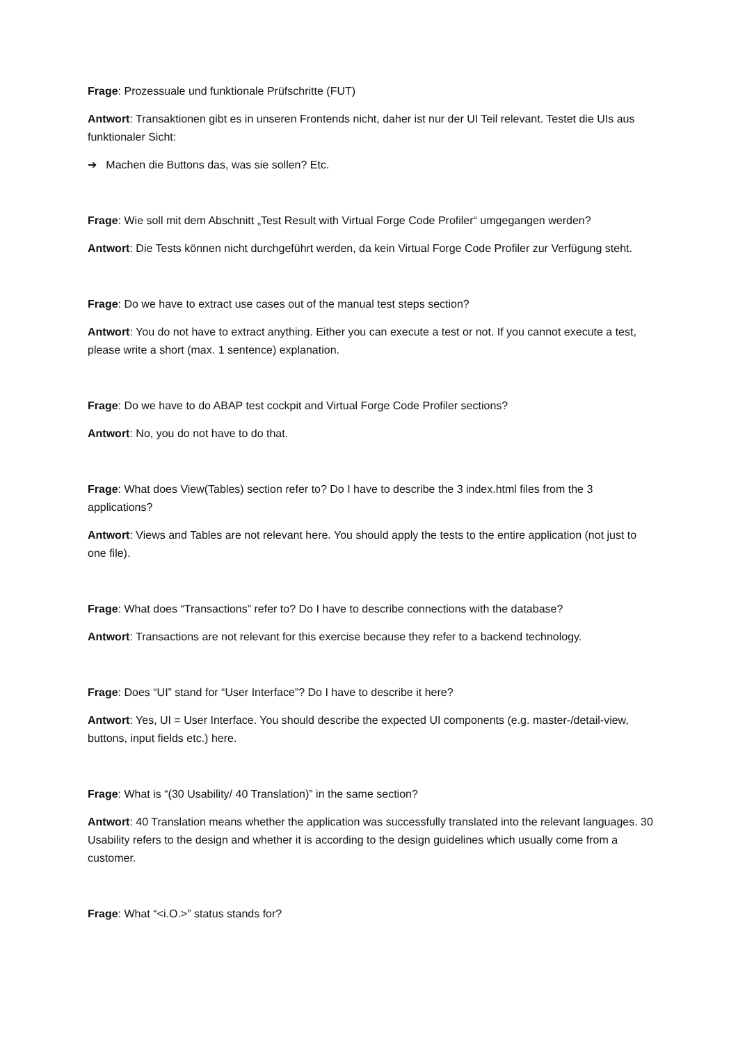Frage: Prozessuale und funktionale Prüfschritte (FUT)
Antwort: Transaktionen gibt es in unseren Frontends nicht, daher ist nur der UI Teil relevant. Testet die UIs aus funktionaler Sicht:
➔ Machen die Buttons das, was sie sollen? Etc.
Frage: Wie soll mit dem Abschnitt „Test Result with Virtual Forge Code Profiler“ umgegangen werden?
Antwort: Die Tests können nicht durchgeführt werden, da kein Virtual Forge Code Profiler zur Verfügung steht.
Frage: Do we have to extract use cases out of the manual test steps section?
Antwort: You do not have to extract anything. Either you can execute a test or not. If you cannot execute a test, please write a short (max. 1 sentence) explanation.
Frage: Do we have to do ABAP test cockpit and Virtual Forge Code Profiler sections?
Antwort: No, you do not have to do that.
Frage: What does View(Tables) section refer to? Do I have to describe the 3 index.html files from the 3 applications?
Antwort: Views and Tables are not relevant here. You should apply the tests to the entire application (not just to one file).
Frage: What does “Transactions” refer to? Do I have to describe connections with the database?
Antwort: Transactions are not relevant for this exercise because they refer to a backend technology.
Frage: Does “UI” stand for “User Interface”? Do I have to describe it here?
Antwort: Yes, UI = User Interface. You should describe the expected UI components (e.g. master-/detail-view, buttons, input fields etc.) here.
Frage: What is “(30 Usability/ 40 Translation)” in the same section?
Antwort: 40 Translation means whether the application was successfully translated into the relevant languages. 30 Usability refers to the design and whether it is according to the design guidelines which usually come from a customer.
Frage: What “<i.O.>” status stands for?